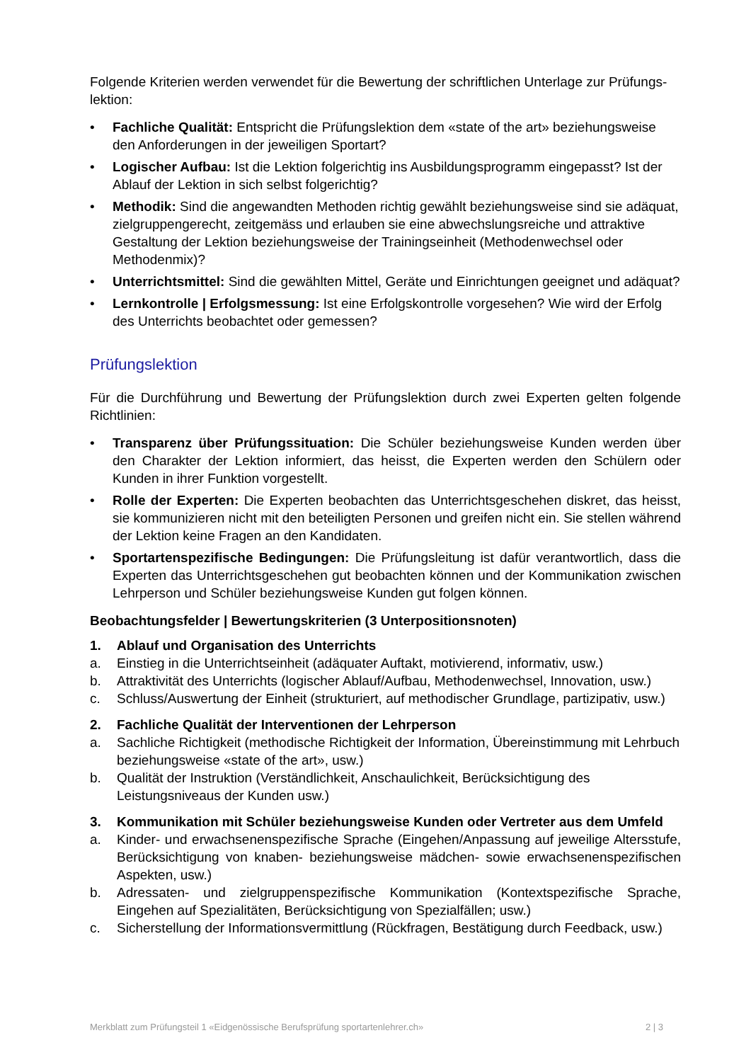Folgende Kriterien werden verwendet für die Bewertung der schriftlichen Unterlage zur Prüfungs-lektion:
• Fachliche Qualität: Entspricht die Prüfungslektion dem «state of the art» beziehungsweise den Anforderungen in der jeweiligen Sportart?
• Logischer Aufbau: Ist die Lektion folgerichtig ins Ausbildungsprogramm eingepasst? Ist der Ablauf der Lektion in sich selbst folgerichtig?
• Methodik: Sind die angewandten Methoden richtig gewählt beziehungsweise sind sie adäquat, zielgruppengerecht, zeitgemäss und erlauben sie eine abwechslungsreiche und attraktive Gestaltung der Lektion beziehungsweise der Trainingseinheit (Methodenwechsel oder Methodenmix)?
• Unterrichtsmittel: Sind die gewählten Mittel, Geräte und Einrichtungen geeignet und adäquat?
• Lernkontrolle | Erfolgsmessung: Ist eine Erfolgskontrolle vorgesehen? Wie wird der Erfolg des Unterrichts beobachtet oder gemessen?
Prüfungslektion
Für die Durchführung und Bewertung der Prüfungslektion durch zwei Experten gelten folgende Richtlinien:
• Transparenz über Prüfungssituation: Die Schüler beziehungsweise Kunden werden über den Charakter der Lektion informiert, das heisst, die Experten werden den Schülern oder Kunden in ihrer Funktion vorgestellt.
• Rolle der Experten: Die Experten beobachten das Unterrichtsgeschehen diskret, das heisst, sie kommunizieren nicht mit den beteiligten Personen und greifen nicht ein. Sie stellen während der Lektion keine Fragen an den Kandidaten.
• Sportartenspezifische Bedingungen: Die Prüfungsleitung ist dafür verantwortlich, dass die Experten das Unterrichtsgeschehen gut beobachten können und der Kommunikation zwischen Lehrperson und Schüler beziehungsweise Kunden gut folgen können.
Beobachtungsfelder | Bewertungskriterien (3 Unterpositionsnoten)
1. Ablauf und Organisation des Unterrichts
a. Einstieg in die Unterrichtseinheit (adäquater Auftakt, motivierend, informativ, usw.)
b. Attraktivität des Unterrichts (logischer Ablauf/Aufbau, Methodenwechsel, Innovation, usw.)
c. Schluss/Auswertung der Einheit (strukturiert, auf methodischer Grundlage, partizipativ, usw.)
2. Fachliche Qualität der Interventionen der Lehrperson
a. Sachliche Richtigkeit (methodische Richtigkeit der Information, Übereinstimmung mit Lehrbuch beziehungsweise «state of the art», usw.)
b. Qualität der Instruktion (Verständlichkeit, Anschaulichkeit, Berücksichtigung des Leistungsniveaus der Kunden usw.)
3. Kommunikation mit Schüler beziehungsweise Kunden oder Vertreter aus dem Umfeld
a. Kinder- und erwachsenenspezifische Sprache (Eingehen/Anpassung auf jeweilige Altersstufe, Berücksichtigung von knaben- beziehungsweise mädchen- sowie erwachsenenspezifischen Aspekten, usw.)
b. Adressaten- und zielgruppenspezifische Kommunikation (Kontextspezifische Sprache, Eingehen auf Spezialitäten, Berücksichtigung von Spezialfällen; usw.)
c. Sicherstellung der Informationsvermittlung (Rückfragen, Bestätigung durch Feedback, usw.)
Merkblatt zum Prüfungsteil 1 «Eidgenössische Berufsprüfung sportartenlehrer.ch» 2 | 3